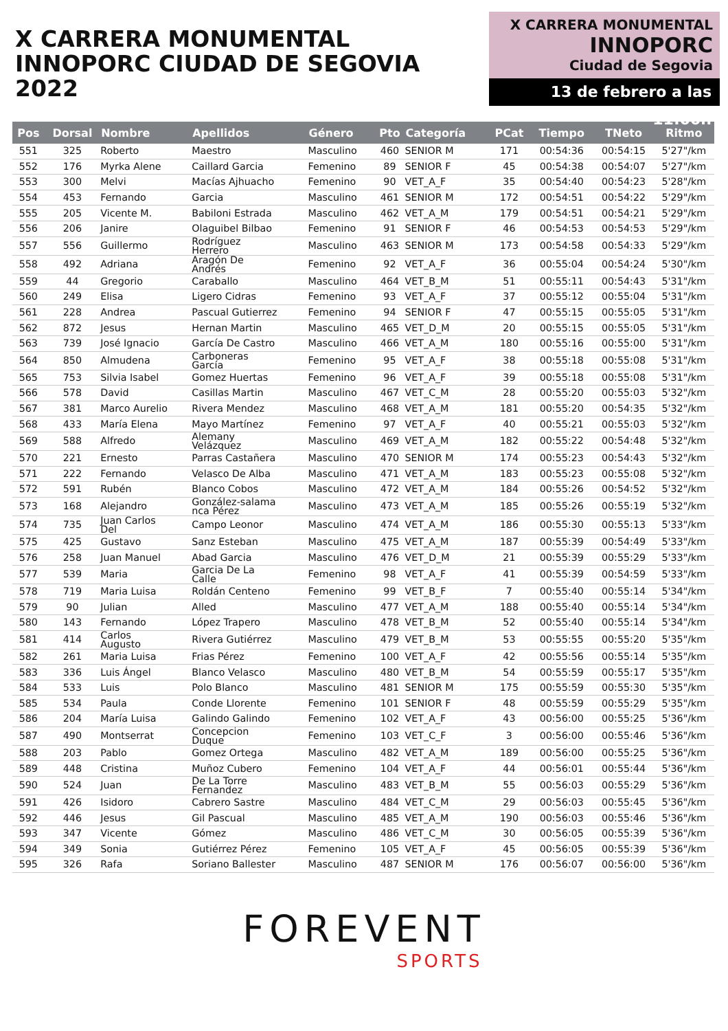X CARRERA MONUMENTAL
INNOPORC CIUDAD DE SEGOVIA 2022
X CARRERA MONUMENTAL
INNOPORC
Ciudad de Segovia
13 de febrero a las 11:00h
| Pos | Dorsal | Nombre | Apellidos | Género | Pto | Categoría | PCat | Tiempo | TNeto | Ritmo |
| --- | --- | --- | --- | --- | --- | --- | --- | --- | --- | --- |
| 551 | 325 | Roberto | Maestro | Masculino | 460 | SENIOR M | 171 | 00:54:36 | 00:54:15 | 5'27"/km |
| 552 | 176 | Myrka Alene | Caillard Garcia | Femenino | 89 | SENIOR F | 45 | 00:54:38 | 00:54:07 | 5'27"/km |
| 553 | 300 | Melvi | Macías Ajhuacho | Femenino | 90 | VET_A_F | 35 | 00:54:40 | 00:54:23 | 5'28"/km |
| 554 | 453 | Fernando | Garcia | Masculino | 461 | SENIOR M | 172 | 00:54:51 | 00:54:22 | 5'29"/km |
| 555 | 205 | Vicente M. | Babiloni Estrada | Masculino | 462 | VET_A_M | 179 | 00:54:51 | 00:54:21 | 5'29"/km |
| 556 | 206 | Janire | Olaguibel Bilbao | Femenino | 91 | SENIOR F | 46 | 00:54:53 | 00:54:53 | 5'29"/km |
| 557 | 556 | Guillermo | Rodríguez Herrero | Masculino | 463 | SENIOR M | 173 | 00:54:58 | 00:54:33 | 5'29"/km |
| 558 | 492 | Adriana | Aragón De Andrés | Femenino | 92 | VET_A_F | 36 | 00:55:04 | 00:54:24 | 5'30"/km |
| 559 | 44 | Gregorio | Caraballo | Masculino | 464 | VET_B_M | 51 | 00:55:11 | 00:54:43 | 5'31"/km |
| 560 | 249 | Elisa | Ligero Cidras | Femenino | 93 | VET_A_F | 37 | 00:55:12 | 00:55:04 | 5'31"/km |
| 561 | 228 | Andrea | Pascual Gutierrez | Femenino | 94 | SENIOR F | 47 | 00:55:15 | 00:55:05 | 5'31"/km |
| 562 | 872 | Jesus | Hernan Martin | Masculino | 465 | VET_D_M | 20 | 00:55:15 | 00:55:05 | 5'31"/km |
| 563 | 739 | José Ignacio | García De Castro | Masculino | 466 | VET_A_M | 180 | 00:55:16 | 00:55:00 | 5'31"/km |
| 564 | 850 | Almudena | Carboneras García | Femenino | 95 | VET_A_F | 38 | 00:55:18 | 00:55:08 | 5'31"/km |
| 565 | 753 | Silvia Isabel | Gomez Huertas | Femenino | 96 | VET_A_F | 39 | 00:55:18 | 00:55:08 | 5'31"/km |
| 566 | 578 | David | Casillas Martin | Masculino | 467 | VET_C_M | 28 | 00:55:20 | 00:55:03 | 5'32"/km |
| 567 | 381 | Marco Aurelio | Rivera Mendez | Masculino | 468 | VET_A_M | 181 | 00:55:20 | 00:54:35 | 5'32"/km |
| 568 | 433 | María Elena | Mayo Martínez | Femenino | 97 | VET_A_F | 40 | 00:55:21 | 00:55:03 | 5'32"/km |
| 569 | 588 | Alfredo | Alemany Velázquez | Masculino | 469 | VET_A_M | 182 | 00:55:22 | 00:54:48 | 5'32"/km |
| 570 | 221 | Ernesto | Parras Castañera | Masculino | 470 | SENIOR M | 174 | 00:55:23 | 00:54:43 | 5'32"/km |
| 571 | 222 | Fernando | Velasco De Alba | Masculino | 471 | VET_A_M | 183 | 00:55:23 | 00:55:08 | 5'32"/km |
| 572 | 591 | Rubén | Blanco Cobos | Masculino | 472 | VET_A_M | 184 | 00:55:26 | 00:54:52 | 5'32"/km |
| 573 | 168 | Alejandro | González-salama nca Pérez | Masculino | 473 | VET_A_M | 185 | 00:55:26 | 00:55:19 | 5'32"/km |
| 574 | 735 | Juan Carlos Del | Campo Leonor | Masculino | 474 | VET_A_M | 186 | 00:55:30 | 00:55:13 | 5'33"/km |
| 575 | 425 | Gustavo | Sanz Esteban | Masculino | 475 | VET_A_M | 187 | 00:55:39 | 00:54:49 | 5'33"/km |
| 576 | 258 | Juan Manuel | Abad Garcia | Masculino | 476 | VET_D_M | 21 | 00:55:39 | 00:55:29 | 5'33"/km |
| 577 | 539 | Maria | Garcia De La Calle | Femenino | 98 | VET_A_F | 41 | 00:55:39 | 00:54:59 | 5'33"/km |
| 578 | 719 | Maria Luisa | Roldán Centeno | Femenino | 99 | VET_B_F | 7 | 00:55:40 | 00:55:14 | 5'34"/km |
| 579 | 90 | Julian | Alled | Masculino | 477 | VET_A_M | 188 | 00:55:40 | 00:55:14 | 5'34"/km |
| 580 | 143 | Fernando | López Trapero | Masculino | 478 | VET_B_M | 52 | 00:55:40 | 00:55:14 | 5'34"/km |
| 581 | 414 | Carlos Augusto | Rivera Gutiérrez | Masculino | 479 | VET_B_M | 53 | 00:55:55 | 00:55:20 | 5'35"/km |
| 582 | 261 | Maria Luisa | Frias Pérez | Femenino | 100 | VET_A_F | 42 | 00:55:56 | 00:55:14 | 5'35"/km |
| 583 | 336 | Luis Ángel | Blanco Velasco | Masculino | 480 | VET_B_M | 54 | 00:55:59 | 00:55:17 | 5'35"/km |
| 584 | 533 | Luis | Polo Blanco | Masculino | 481 | SENIOR M | 175 | 00:55:59 | 00:55:30 | 5'35"/km |
| 585 | 534 | Paula | Conde Llorente | Femenino | 101 | SENIOR F | 48 | 00:55:59 | 00:55:29 | 5'35"/km |
| 586 | 204 | María Luisa | Galindo Galindo | Femenino | 102 | VET_A_F | 43 | 00:56:00 | 00:55:25 | 5'36"/km |
| 587 | 490 | Montserrat | Concepcion Duque | Femenino | 103 | VET_C_F | 3 | 00:56:00 | 00:55:46 | 5'36"/km |
| 588 | 203 | Pablo | Gomez Ortega | Masculino | 482 | VET_A_M | 189 | 00:56:00 | 00:55:25 | 5'36"/km |
| 589 | 448 | Cristina | Muñoz Cubero | Femenino | 104 | VET_A_F | 44 | 00:56:01 | 00:55:44 | 5'36"/km |
| 590 | 524 | Juan | De La Torre Fernandez | Masculino | 483 | VET_B_M | 55 | 00:56:03 | 00:55:29 | 5'36"/km |
| 591 | 426 | Isidoro | Cabrero Sastre | Masculino | 484 | VET_C_M | 29 | 00:56:03 | 00:55:45 | 5'36"/km |
| 592 | 446 | Jesus | Gil Pascual | Masculino | 485 | VET_A_M | 190 | 00:56:03 | 00:55:46 | 5'36"/km |
| 593 | 347 | Vicente | Gómez | Masculino | 486 | VET_C_M | 30 | 00:56:05 | 00:55:39 | 5'36"/km |
| 594 | 349 | Sonia | Gutiérrez Pérez | Femenino | 105 | VET_A_F | 45 | 00:56:05 | 00:55:39 | 5'36"/km |
| 595 | 326 | Rafa | Soriano Ballester | Masculino | 487 | SENIOR M | 176 | 00:56:07 | 00:56:00 | 5'36"/km |
FOREVENT
SPORTS